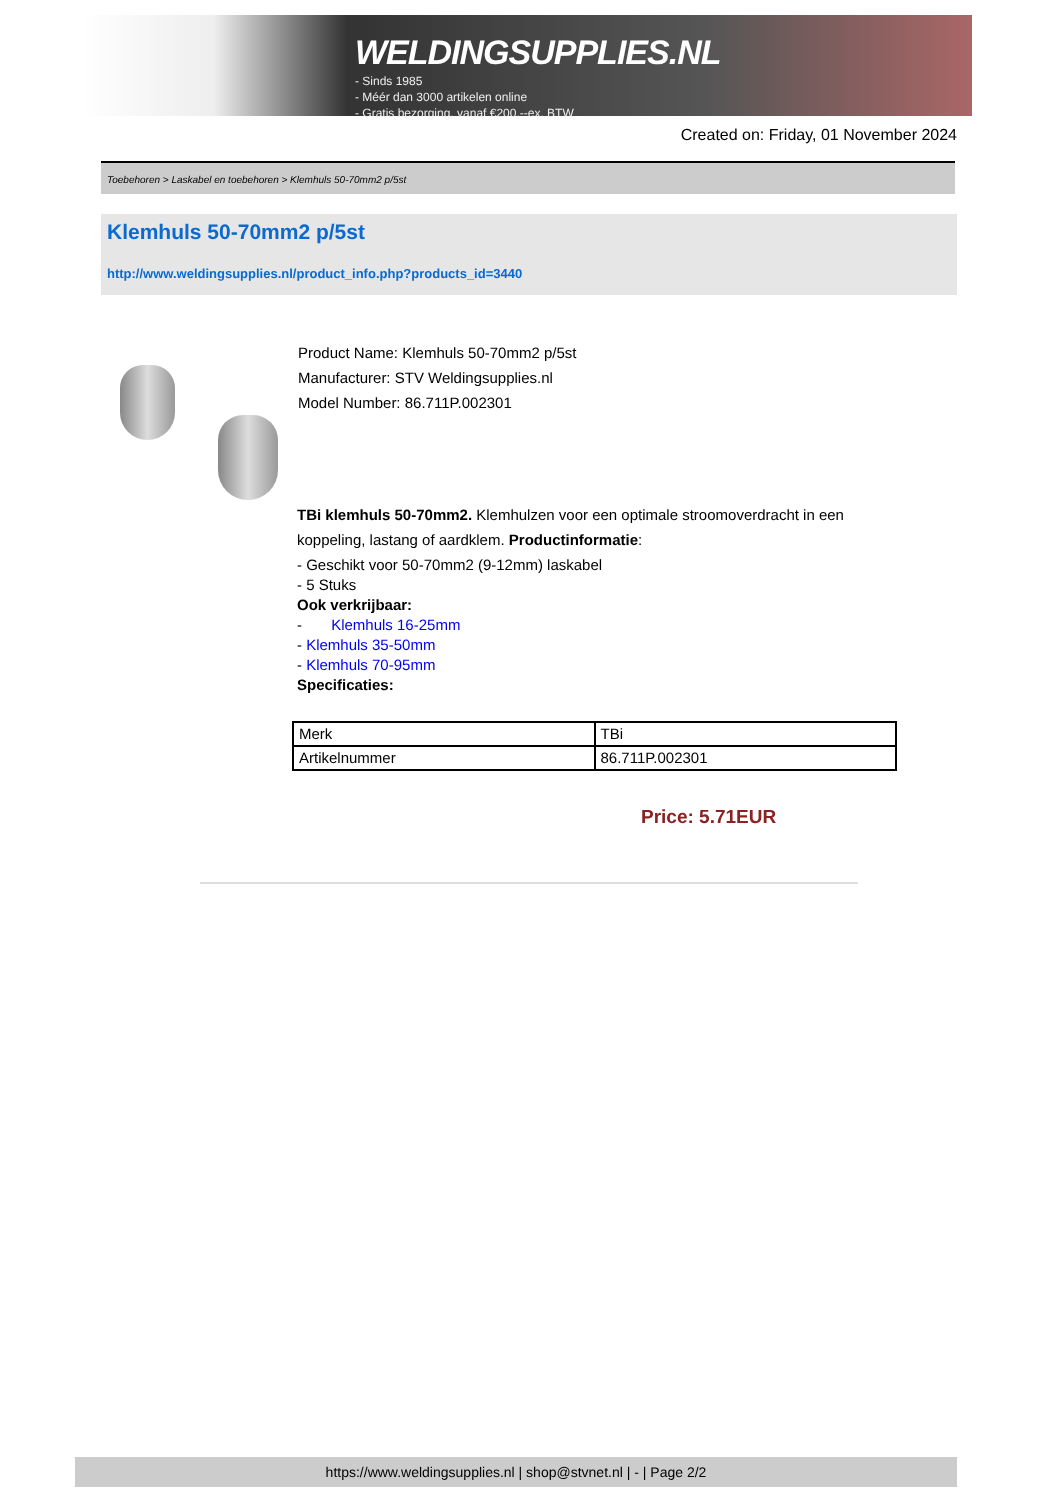WELDINGSUPPLIES.NL
- Sinds 1985
- Méér dan 3000 artikelen online
- Gratis bezorging, vanaf €200,--ex. BTW
Created on: Friday, 01 November 2024
Toebehoren > Laskabel en toebehoren > Klemhuls 50-70mm2 p/5st
Klemhuls 50-70mm2 p/5st
http://www.weldingsupplies.nl/product_info.php?products_id=3440
Product Name: Klemhuls 50-70mm2 p/5st
Manufacturer: STV Weldingsupplies.nl
Model Number: 86.711P.002301
TBi klemhuls 50-70mm2. Klemhulzen voor een optimale stroomoverdracht in een
koppeling, lastang of aardklem. Productinformatie:
- Geschikt voor 50-70mm2 (9-12mm) laskabel
- 5 Stuks
Ook verkrijbaar:
- Klemhuls 16-25mm
- Klemhuls 35-50mm
- Klemhuls 70-95mm
Specificaties:
| Merk | TBi |
| Artikelnummer | 86.711P.002301 |
Price: 5.71EUR
https://www.weldingsupplies.nl | shop@stvnet.nl | - | Page 2/2